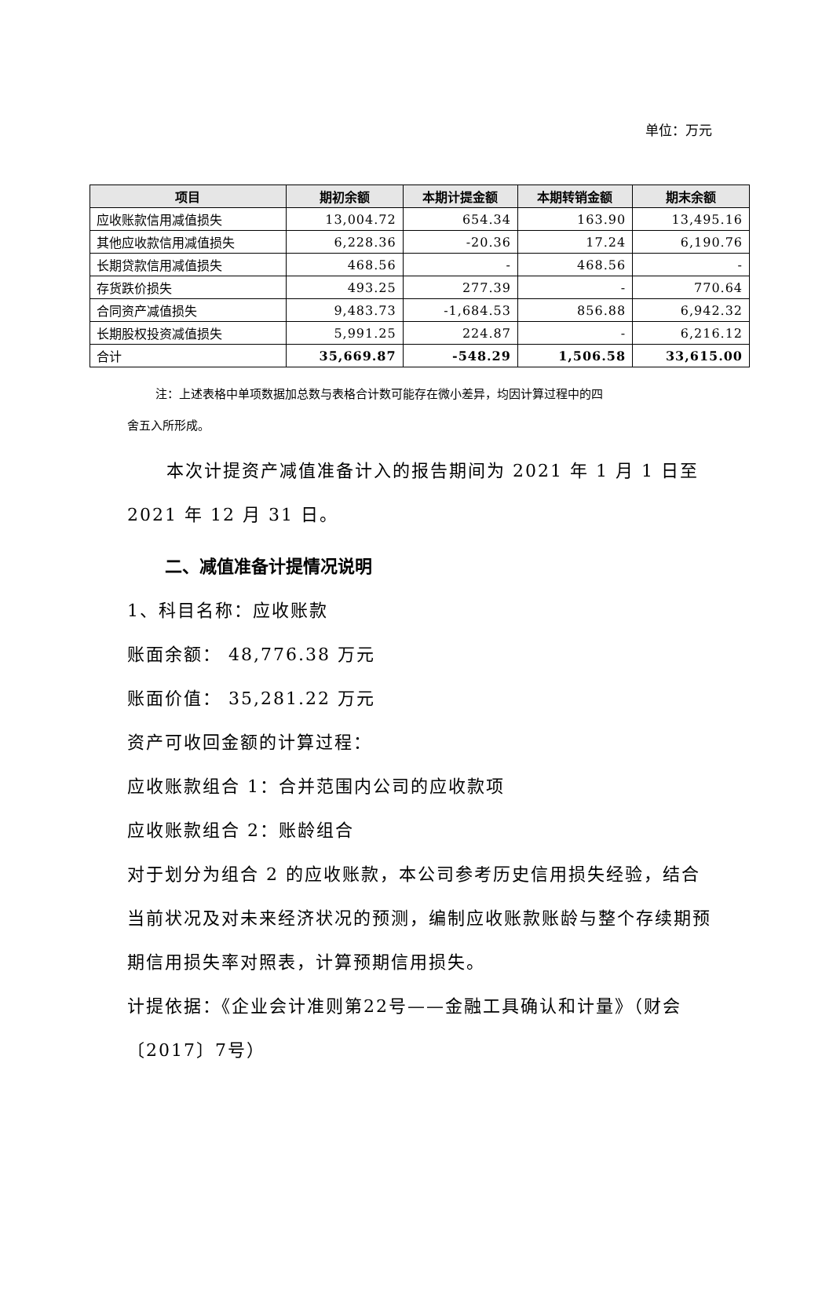单位：万元
| 项目 | 期初余额 | 本期计提金额 | 本期转销金额 | 期末余额 |
| --- | --- | --- | --- | --- |
| 应收账款信用减值损失 | 13,004.72 | 654.34 | 163.90 | 13,495.16 |
| 其他应收款信用减值损失 | 6,228.36 | -20.36 | 17.24 | 6,190.76 |
| 长期贷款信用减值损失 | 468.56 | - | 468.56 | - |
| 存货跌价损失 | 493.25 | 277.39 | - | 770.64 |
| 合同资产减值损失 | 9,483.73 | -1,684.53 | 856.88 | 6,942.32 |
| 长期股权投资减值损失 | 5,991.25 | 224.87 | - | 6,216.12 |
| 合计 | 35,669.87 | -548.29 | 1,506.58 | 33,615.00 |
注：上述表格中单项数据加总数与表格合计数可能存在微小差异，均因计算过程中的四
舍五入所形成。
本次计提资产减值准备计入的报告期间为 2021 年 1 月 1 日至 2021 年 12 月 31 日。
二、减值准备计提情况说明
1、科目名称：应收账款
账面余额： 48,776.38 万元
账面价值： 35,281.22 万元
资产可收回金额的计算过程：
应收账款组合 1：合并范围内公司的应收款项
应收账款组合 2：账龄组合
对于划分为组合 2 的应收账款，本公司参考历史信用损失经验，结合当前状况及对未来经济状况的预测，编制应收账款账龄与整个存续期预期信用损失率对照表，计算预期信用损失。
计提依据：《企业会计准则第22号——金融工具确认和计量》（财会〔2017〕7号）